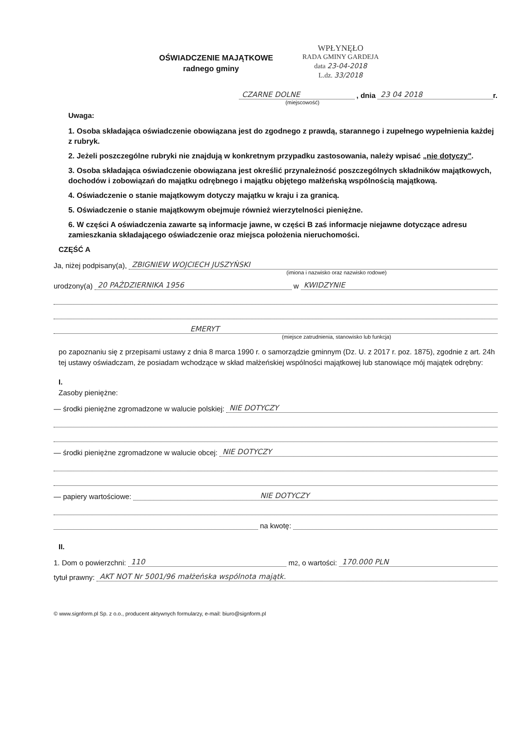OŚWIADCZENIE MAJĄTKOWE
radnego gminy
WPŁYNĘŁO
RADA GMINY GARDEJA
data 23-04-2018
L.dz. 33/2018
CZARNE DOLNE , dnia 23 04 2018 r.
(miejscowość)
Uwaga:
1. Osoba składająca oświadczenie obowiązana jest do zgodnego z prawdą, starannego i zupełnego wypełnienia każdej z rubryk.
2. Jeżeli poszczególne rubryki nie znajdują w konkretnym przypadku zastosowania, należy wpisać „nie dotyczy".
3. Osoba składająca oświadczenie obowiązana jest określić przynależność poszczególnych składników majątkowych, dochodów i zobowiązań do majątku odrębnego i majątku objętego małżeńską wspólnością majątkową.
4. Oświadczenie o stanie majątkowym dotyczy majątku w kraju i za granicą.
5. Oświadczenie o stanie majątkowym obejmuje również wierzytelności pieniężne.
6. W części A oświadczenia zawarte są informacje jawne, w części B zaś informacje niejawne dotyczące adresu zamieszkania składającego oświadczenie oraz miejsca położenia nieruchomości.
CZĘŚĆ A
Ja, niżej podpisany(a), ZBIGNIEW WOJCIECH JUSZYŃSKI
(imiona i nazwisko oraz nazwisko rodowe)
urodzony(a) 20 PAŹDZIERNIKA 1956 w KWIDZYNIE
EMERYT
(miejsce zatrudnienia, stanowisko lub funkcja)
po zapoznaniu się z przepisami ustawy z dnia 8 marca 1990 r. o samorządzie gminnym (Dz. U. z 2017 r. poz. 1875), zgodnie z art. 24h tej ustawy oświadczam, że posiadam wchodzące w skład małżeńskiej wspólności majątkowej lub stanowiące mój majątek odrębny:
I.
Zasoby pieniężne:
— środki pieniężne zgromadzone w walucie polskiej: NIE DOTYCZY
— środki pieniężne zgromadzone w walucie obcej: NIE DOTYCZY
— papiery wartościowe: NIE DOTYCZY
na kwotę:
II.
1. Dom o powierzchni: 110 m<sup>2</sup>, o wartości: 170.000 PLN
tytuł prawny: AKT NOT Nr 5001/96 małżeńska wspólnota majątk.
© www.signform.pl Sp. z o.o., producent aktywnych formularzy, e-mail: biuro@signform.pl